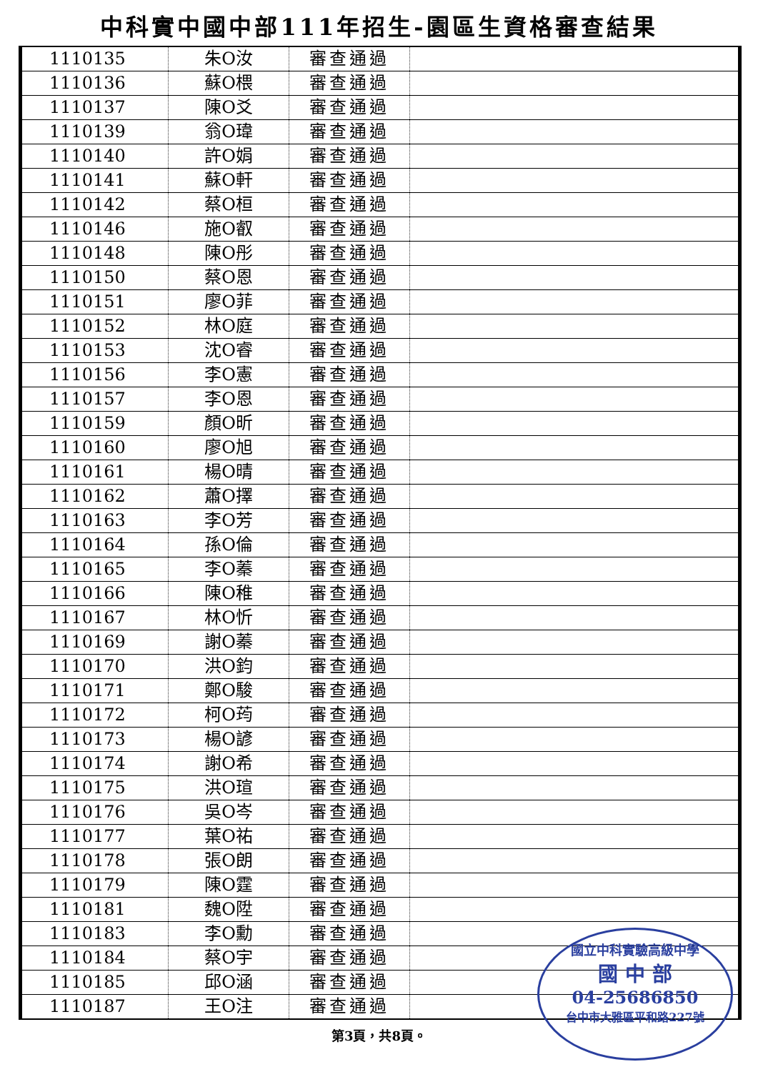中科實中國中部111年招生-園區生資格審查結果
| 1110135 | 朱O汝 | 審查通過 | |
| 1110136 | 蘇O椳 | 審查通過 | |
| 1110137 | 陳O爻 | 審查通過 | |
| 1110139 | 翁O瑋 | 審查通過 | |
| 1110140 | 許O娟 | 審查通過 | |
| 1110141 | 蘇O軒 | 審查通過 | |
| 1110142 | 蔡O桓 | 審查通過 | |
| 1110146 | 施O叡 | 審查通過 | |
| 1110148 | 陳O彤 | 審查通過 | |
| 1110150 | 蔡O恩 | 審查通過 | |
| 1110151 | 廖O菲 | 審查通過 | |
| 1110152 | 林O庭 | 審查通過 | |
| 1110153 | 沈O睿 | 審查通過 | |
| 1110156 | 李O憲 | 審查通過 | |
| 1110157 | 李O恩 | 審查通過 | |
| 1110159 | 顏O昕 | 審查通過 | |
| 1110160 | 廖O旭 | 審查通過 | |
| 1110161 | 楊O晴 | 審查通過 | |
| 1110162 | 蕭O擇 | 審查通過 | |
| 1110163 | 李O芳 | 審查通過 | |
| 1110164 | 孫O倫 | 審查通過 | |
| 1110165 | 李O蓁 | 審查通過 | |
| 1110166 | 陳O稚 | 審查通過 | |
| 1110167 | 林O忻 | 審查通過 | |
| 1110169 | 謝O蓁 | 審查通過 | |
| 1110170 | 洪O鈞 | 審查通過 | |
| 1110171 | 鄭O駿 | 審查通過 | |
| 1110172 | 柯O荺 | 審查通過 | |
| 1110173 | 楊O諺 | 審查通過 | |
| 1110174 | 謝O希 | 審查通過 | |
| 1110175 | 洪O瑄 | 審查通過 | |
| 1110176 | 吳O岑 | 審查通過 | |
| 1110177 | 葉O祐 | 審查通過 | |
| 1110178 | 張O朗 | 審查通過 | |
| 1110179 | 陳O霆 | 審查通過 | |
| 1110181 | 魏O陞 | 審查通過 | |
| 1110183 | 李O勳 | 審查通過 | |
| 1110184 | 蔡O宇 | 審查通過 | |
| 1110185 | 邱O涵 | 審查通過 | |
| 1110187 | 王O注 | 審查通過 | |
國立中科實驗高級中學
國 中 部
04-25686850
台中市大雅區平和路227號
第3頁，共8頁。